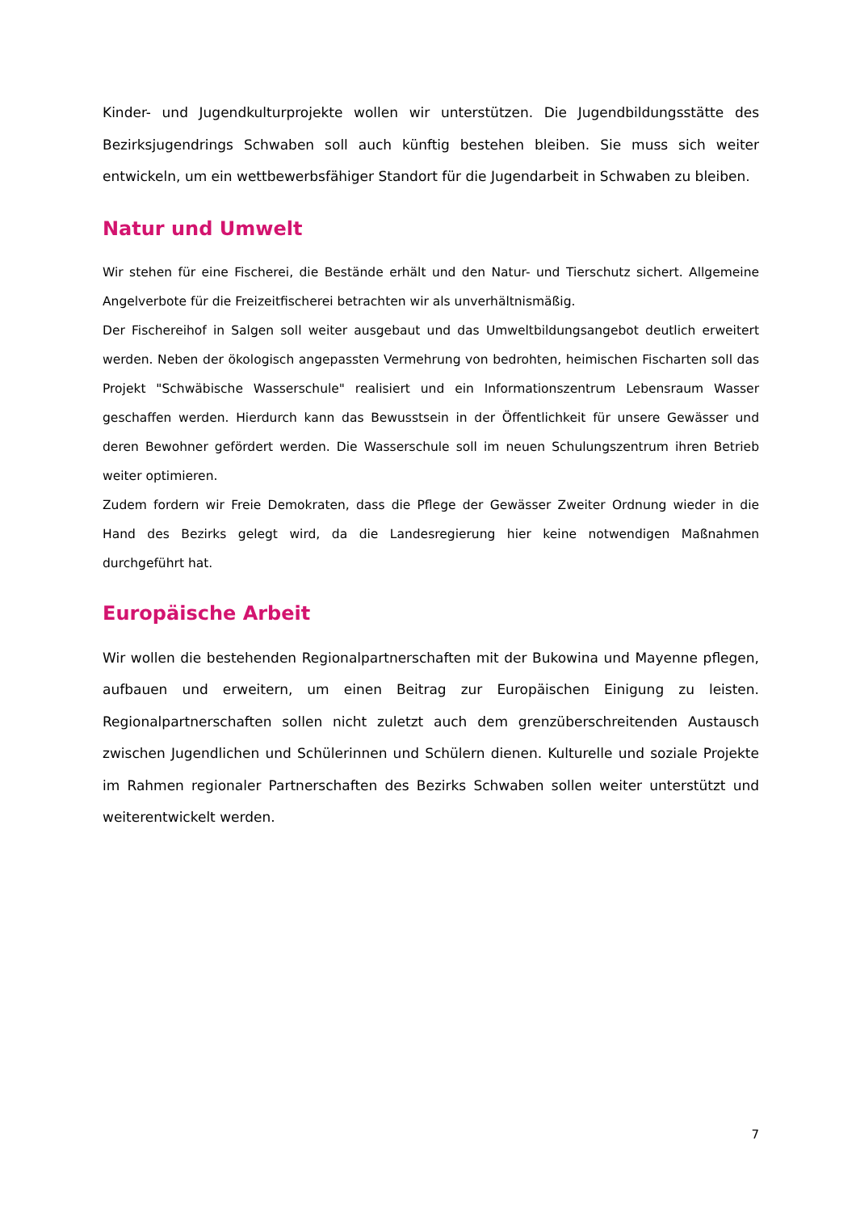Kinder- und Jugendkulturprojekte wollen wir unterstützen. Die Jugendbildungsstätte des Bezirksjugendrings Schwaben soll auch künftig bestehen bleiben. Sie muss sich weiter entwickeln, um ein wettbewerbsfähiger Standort für die Jugendarbeit in Schwaben zu bleiben.
Natur und Umwelt
Wir stehen für eine Fischerei, die Bestände erhält und den Natur- und Tierschutz sichert. Allgemeine Angelverbote für die Freizeitfischerei betrachten wir als unverhältnismäßig.
Der Fischereihof in Salgen soll weiter ausgebaut und das Umweltbildungsangebot deutlich erweitert werden. Neben der ökologisch angepassten Vermehrung von bedrohten, heimischen Fischarten soll das Projekt "Schwäbische Wasserschule" realisiert und ein Informationszentrum Lebensraum Wasser geschaffen werden. Hierdurch kann das Bewusstsein in der Öffentlichkeit für unsere Gewässer und deren Bewohner gefördert werden. Die Wasserschule soll im neuen Schulungszentrum ihren Betrieb weiter optimieren.
Zudem fordern wir Freie Demokraten, dass die Pflege der Gewässer Zweiter Ordnung wieder in die Hand des Bezirks gelegt wird, da die Landesregierung hier keine notwendigen Maßnahmen durchgeführt hat.
Europäische Arbeit
Wir wollen die bestehenden Regionalpartnerschaften mit der Bukowina und Mayenne pflegen, aufbauen und erweitern, um einen Beitrag zur Europäischen Einigung zu leisten. Regionalpartnerschaften sollen nicht zuletzt auch dem grenzüberschreitenden Austausch zwischen Jugendlichen und Schülerinnen und Schülern dienen. Kulturelle und soziale Projekte im Rahmen regionaler Partnerschaften des Bezirks Schwaben sollen weiter unterstützt und weiterentwickelt werden.
7